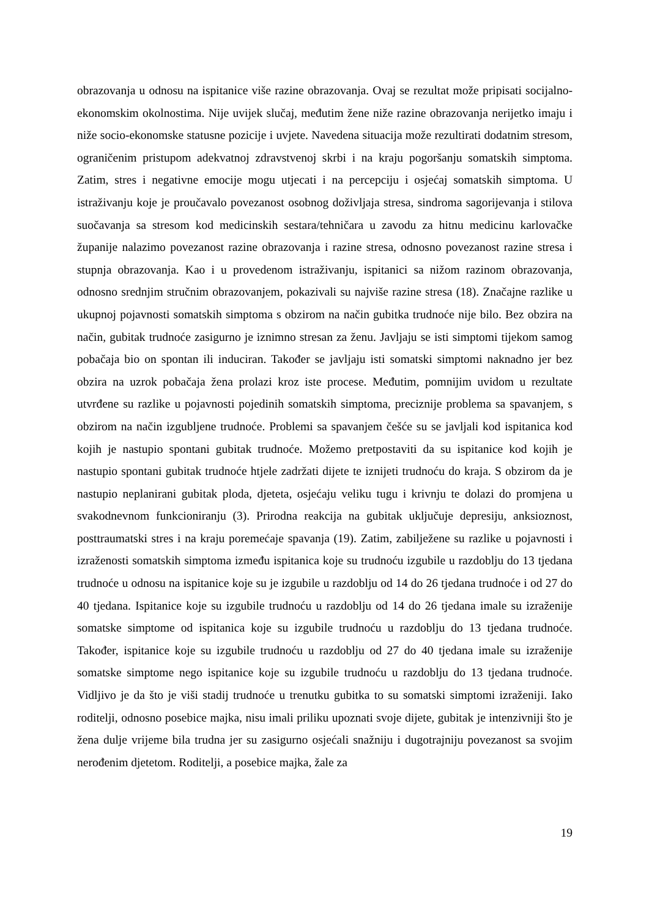obrazovanja u odnosu na ispitanice više razine obrazovanja. Ovaj se rezultat može pripisati socijalno-ekonomskim okolnostima. Nije uvijek slučaj, međutim žene niže razine obrazovanja nerijetko imaju i niže socio-ekonomske statusne pozicije i uvjete. Navedena situacija može rezultirati dodatnim stresom, ograničenim pristupom adekvatnoj zdravstvenoj skrbi i na kraju pogoršanju somatskih simptoma. Zatim, stres i negativne emocije mogu utjecati i na percepciju i osjećaj somatskih simptoma. U istraživanju koje je proučavalo povezanost osobnog doživljaja stresa, sindroma sagorijevanja i stilova suočavanja sa stresom kod medicinskih sestara/tehničara u zavodu za hitnu medicinu karlovačke županije nalazimo povezanost razine obrazovanja i razine stresa, odnosno povezanost razine stresa i stupnja obrazovanja. Kao i u provedenom istraživanju, ispitanici sa nižom razinom obrazovanja, odnosno srednjim stručnim obrazovanjem, pokazivali su najviše razine stresa (18). Značajne razlike u ukupnoj pojavnosti somatskih simptoma s obzirom na način gubitka trudnoće nije bilo. Bez obzira na način, gubitak trudnoće zasigurno je iznimno stresan za ženu. Javljaju se isti simptomi tijekom samog pobačaja bio on spontan ili induciran. Također se javljaju isti somatski simptomi naknadno jer bez obzira na uzrok pobačaja žena prolazi kroz iste procese. Međutim, pomnijim uvidom u rezultate utvrđene su razlike u pojavnosti pojedinih somatskih simptoma, preciznije problema sa spavanjem, s obzirom na način izgubljene trudnoće. Problemi sa spavanjem češće su se javljali kod ispitanica kod kojih je nastupio spontani gubitak trudnoće. Možemo pretpostaviti da su ispitanice kod kojih je nastupio spontani gubitak trudnoće htjele zadržati dijete te iznijeti trudnoću do kraja. S obzirom da je nastupio neplanirani gubitak ploda, djeteta, osjećaju veliku tugu i krivnju te dolazi do promjena u svakodnevnom funkcioniranju (3). Prirodna reakcija na gubitak uključuje depresiju, anksioznost, posttraumatski stres i na kraju poremećaje spavanja (19). Zatim, zabilježene su razlike u pojavnosti i izraženosti somatskih simptoma između ispitanica koje su trudnoću izgubile u razdoblju do 13 tjedana trudnoće u odnosu na ispitanice koje su je izgubile u razdoblju od 14 do 26 tjedana trudnoće i od 27 do 40 tjedana. Ispitanice koje su izgubile trudnoću u razdoblju od 14 do 26 tjedana imale su izraženije somatske simptome od ispitanica koje su izgubile trudnoću u razdoblju do 13 tjedana trudnoće. Također, ispitanice koje su izgubile trudnoću u razdoblju od 27 do 40 tjedana imale su izraženije somatske simptome nego ispitanice koje su izgubile trudnoću u razdoblju do 13 tjedana trudnoće. Vidljivo je da što je viši stadij trudnoće u trenutku gubitka to su somatski simptomi izraženiji. Iako roditelji, odnosno posebice majka, nisu imali priliku upoznati svoje dijete, gubitak je intenzivniji što je žena dulje vrijeme bila trudna jer su zasigurno osjećali snažniju i dugotrajniju povezanost sa svojim nerođenim djetetom. Roditelji, a posebice majka, žale za
19